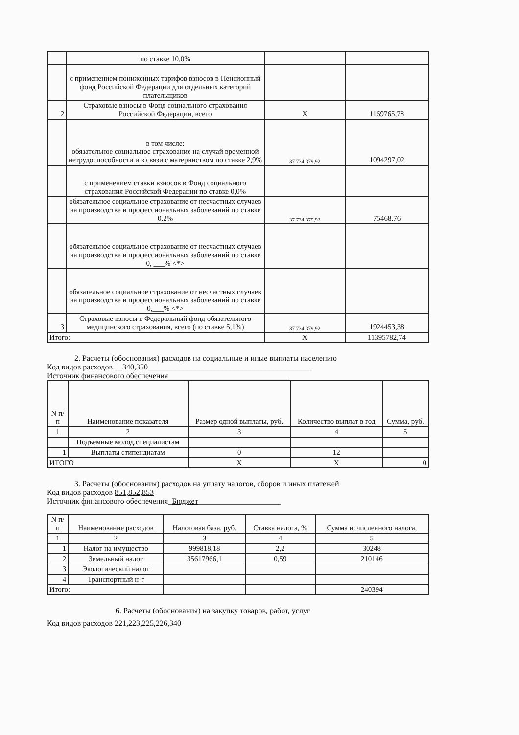| | по ставке 10,0% | | |
| | с применением пониженных тарифов взносов в Пенсионный фонд Российской Федерации для отдельных категорий плательщиков | | |
| 2 | Страховые взносы в Фонд социального страхования Российской Федерации, всего | Х | 1169765,78 |
| | в том числе: обязательное социальное страхование на случай временной нетрудоспособности и в связи с материнством по ставке 2,9% | 37 734 379,92 | 1094297,02 |
| | с применением ставки взносов в Фонд социального страхования Российской Федерации по ставке 0,0% | | |
| | обязательное социальное страхование от несчастных случаев на производстве и профессиональных заболеваний по ставке 0,2% | 37 734 379,92 | 75468,76 |
| | обязательное социальное страхование от несчастных случаев на производстве и профессиональных заболеваний по ставке 0, ___% <*> | | |
| | обязательное социальное страхование от несчастных случаев на производстве и профессиональных заболеваний по ставке 0,___% <*> | | |
| 3 | Страховые взносы в Федеральный фонд обязательного медицинского страхования, всего (по ставке 5,1%) | 37 734 379,92 | 1924453,38 |
| Итого: | | Х | 11395782,74 |
2. Расчеты (обоснования) расходов на социальные и иные выплаты населению
Код видов расходов __340,350__________________________________________
Источник финансового обеспечения_______________________________
| N п/п | Наименование показателя | Размер одной выплаты, руб. | Количество выплат в год | Сумма, руб. |
| --- | --- | --- | --- | --- |
| 1 | 2 | 3 | 4 | 5 |
| | Подъемные молод.специалистам | | | |
| 1 | Выплаты стипендиатам | 0 | 12 | |
| ИТОГО | | Х | Х | 0 |
3. Расчеты (обоснования) расходов на уплату налогов, сборов и иных платежей
Код видов расходов 851,852,853
Источник финансового обеспечения_Бюджет_____________________
| N п/п | Наименование расходов | Налоговая база, руб. | Ставка налога, % | Сумма исчисленного налога, |
| --- | --- | --- | --- | --- |
| 1 | 2 | 3 | 4 | 5 |
| 1 | Налог на имущество | 999818,18 | 2,2 | 30248 |
| 2 | Земельный налог | 35617966,1 | 0,59 | 210146 |
| 3 | Экологический налог | | | |
| 4 | Транспортный н-г | | | |
| Итого: | | | | 240394 |
6. Расчеты (обоснования) на закупку товаров, работ, услуг
Код видов расходов 221,223,225,226,340